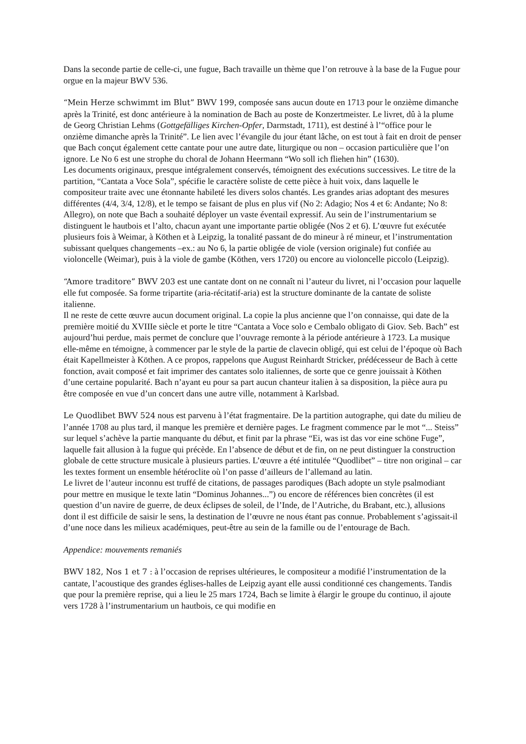Dans la seconde partie de celle-ci, une fugue, Bach travaille un thème que l’on retrouve à la base de la Fugue pour orgue en la majeur BWV 536.
“Mein Herze schwimmt im Blut” BWV 199, composée sans aucun doute en 1713 pour le onzième dimanche après la Trinité, est donc antérieure à la nomination de Bach au poste de Konzertmeister. Le livret, dû à la plume de Georg Christian Lehms (Gottgefälliges Kirchen-Opfer, Darmstadt, 1711), est destiné à l’“office pour le onzième dimanche après la Trinité”. Le lien avec l’évangile du jour étant lâche, on est tout à fait en droit de penser que Bach conçut également cette cantate pour une autre date, liturgique ou non – occasion particulière que l’on ignore. Le No 6 est une strophe du choral de Johann Heermann “Wo soll ich fliehen hin” (1630).
Les documents originaux, presque intégralement conservés, témoignent des exécutions successives. Le titre de la partition, “Cantata a Voce Sola”, spécifie le caractère soliste de cette pièce à huit voix, dans laquelle le compositeur traite avec une étonnante habileté les divers solos chantés. Les grandes arias adoptant des mesures différentes (4/4, 3/4, 12/8), et le tempo se faisant de plus en plus vif (No 2: Adagio; Nos 4 et 6: Andante; No 8: Allegro), on note que Bach a souhaité déployer un vaste éventail expressif. Au sein de l’instrumentarium se distinguent le hautbois et l’alto, chacun ayant une importante partie obligée (Nos 2 et 6). L’œuvre fut exécutée plusieurs fois à Weimar, à Köthen et à Leipzig, la tonalité passant de do mineur à ré mineur, et l’instrumentation subissant quelques changements –ex.: au No 6, la partie obligée de viole (version originale) fut confiée au violoncelle (Weimar), puis à la viole de gambe (Köthen, vers 1720) ou encore au violoncelle piccolo (Leipzig).
“Amore traditore” BWV 203 est une cantate dont on ne connaît ni l’auteur du livret, ni l’occasion pour laquelle elle fut composée. Sa forme tripartite (aria-récitatif-aria) est la structure dominante de la cantate de soliste italienne.
Il ne reste de cette œuvre aucun document original. La copie la plus ancienne que l’on connaisse, qui date de la première moitié du XVIIIe siècle et porte le titre “Cantata a Voce solo e Cembalo obligato di Giov. Seb. Bach” est aujourd’hui perdue, mais permet de conclure que l’ouvrage remonte à la période antérieure à 1723. La musique elle-même en témoigne, à commencer par le style de la partie de clavecin obligé, qui est celui de l’époque où Bach était Kapellmeister à Köthen. A ce propos, rappelons que August Reinhardt Stricker, prédécesseur de Bach à cette fonction, avait composé et fait imprimer des cantates solo italiennes, de sorte que ce genre jouissait à Köthen d’une certaine popularité. Bach n’ayant eu pour sa part aucun chanteur italien à sa disposition, la pièce aura pu être composée en vue d’un concert dans une autre ville, notamment à Karlsbad.
Le Quodlibet BWV 524 nous est parvenu à l’état fragmentaire. De la partition autographe, qui date du milieu de l’année 1708 au plus tard, il manque les première et dernière pages. Le fragment commence par le mot “... Steiss” sur lequel s’achève la partie manquante du début, et finit par la phrase “Ei, was ist das vor eine schöne Fuge”, laquelle fait allusion à la fugue qui précède. En l’absence de début et de fin, on ne peut distinguer la construction globale de cette structure musicale à plusieurs parties. L’œuvre a été intitulée “Quodlibet” – titre non original – car les textes forment un ensemble hétéroclite où l’on passe d’ailleurs de l’allemand au latin.
Le livret de l’auteur inconnu est truffé de citations, de passages parodiques (Bach adopte un style psalmodiant pour mettre en musique le texte latin “Dominus Johannes...”) ou encore de références bien concrètes (il est question d’un navire de guerre, de deux éclipses de soleil, de l’Inde, de l’Autriche, du Brabant, etc.), allusions dont il est difficile de saisir le sens, la destination de l’œuvre ne nous étant pas connue. Probablement s’agissait-il d’une noce dans les milieux académiques, peut-être au sein de la famille ou de l’entourage de Bach.
Appendice: mouvements remaniés
BWV 182, Nos 1 et 7 : à l’occasion de reprises ultérieures, le compositeur a modifié l’instrumentation de la cantate, l’acoustique des grandes églises-halles de Leipzig ayant elle aussi conditionné ces changements. Tandis que pour la première reprise, qui a lieu le 25 mars 1724, Bach se limite à élargir le groupe du continuo, il ajoute vers 1728 à l’instrumentarium un hautbois, ce qui modifie en